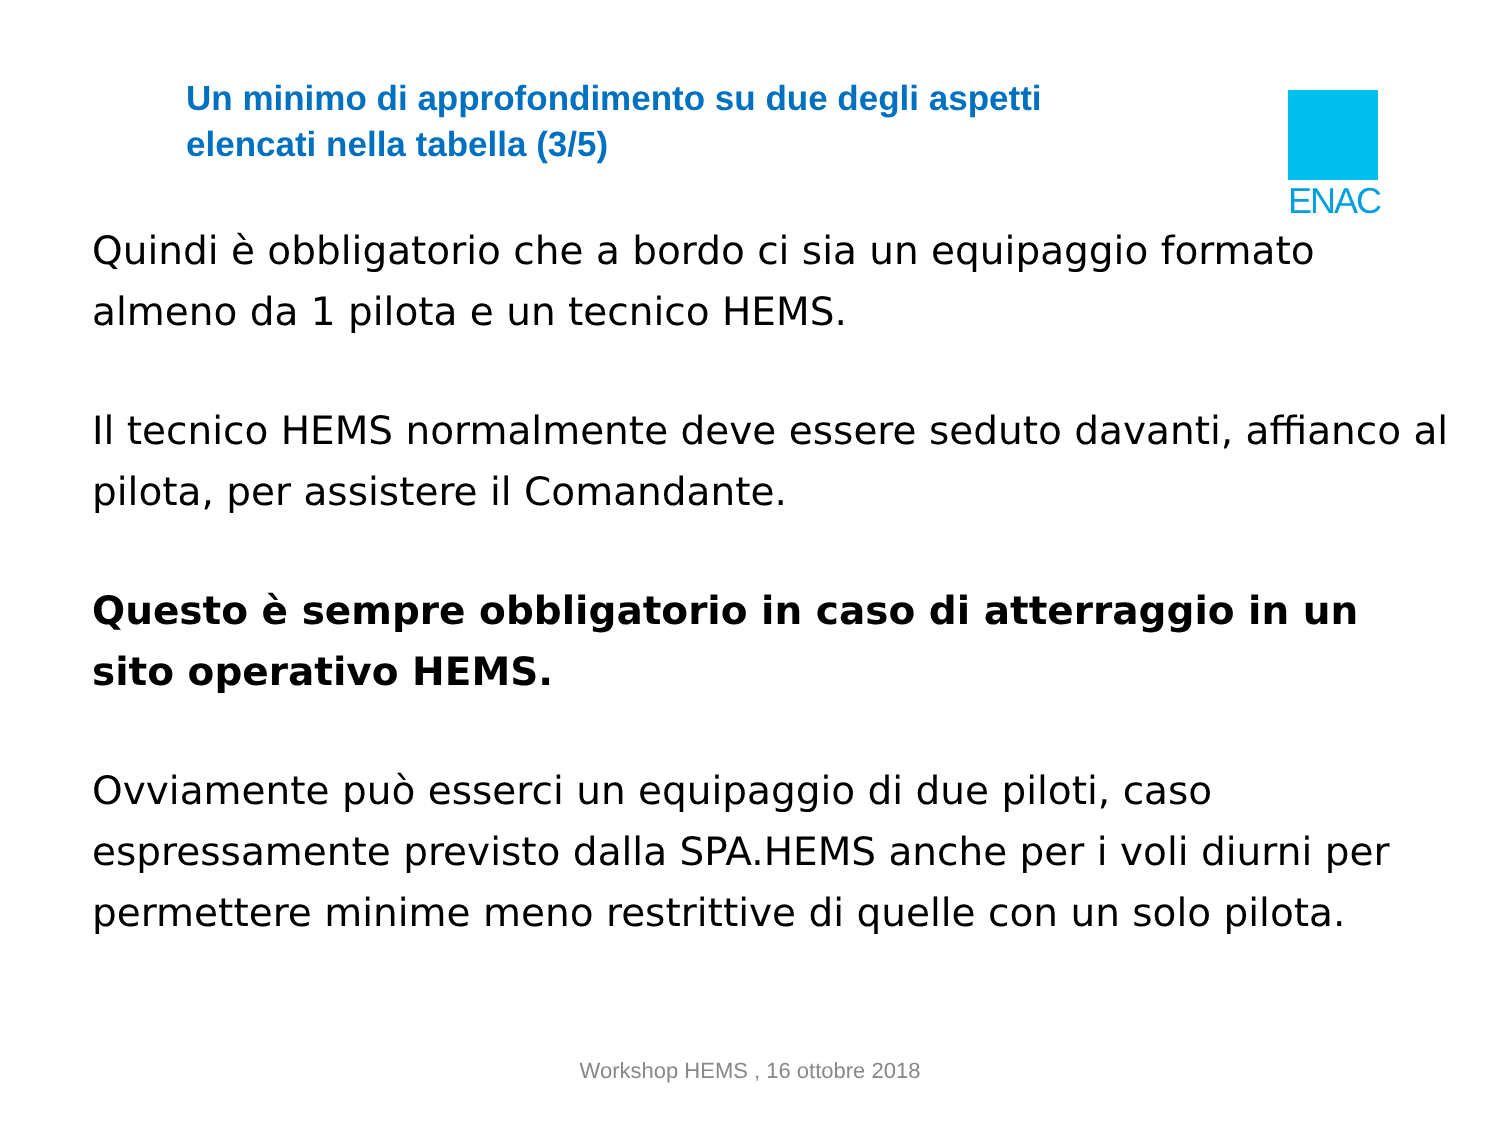Un minimo di approfondimento su due degli aspetti
elencati nella tabella (3/5)
ENAC
Quindi è obbligatorio che a bordo ci sia un equipaggio formato almeno da 1 pilota e un tecnico HEMS.
Il tecnico HEMS normalmente deve essere seduto davanti, affianco al pilota, per assistere il Comandante.
Questo è sempre obbligatorio in caso di atterraggio in un sito operativo HEMS.
Ovviamente può esserci un equipaggio di due piloti, caso espressamente previsto dalla SPA.HEMS anche per i voli diurni per permettere minime meno restrittive di quelle con un solo pilota.
Workshop HEMS , 16 ottobre 2018